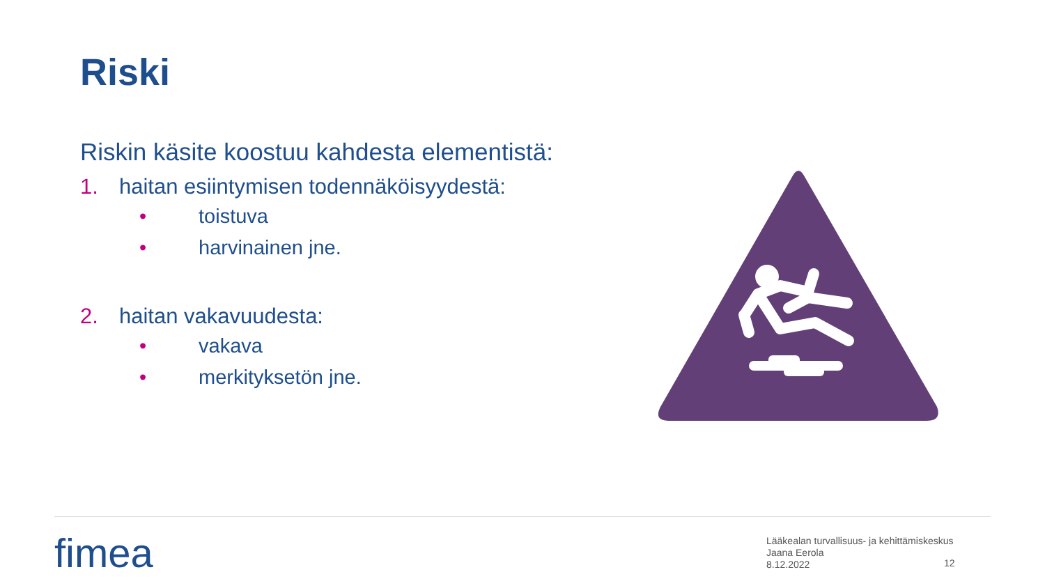Riski
Riskin käsite koostuu kahdesta elementistä:
1. haitan esiintymisen todennäköisyydestä:
• toistuva
• harvinainen jne.
2. haitan vakavuudesta:
• vakava
• merkityksetön jne.
fimea
Lääkealan turvallisuus- ja kehittämiskeskus
Jaana Eerola
8.12.2022
12